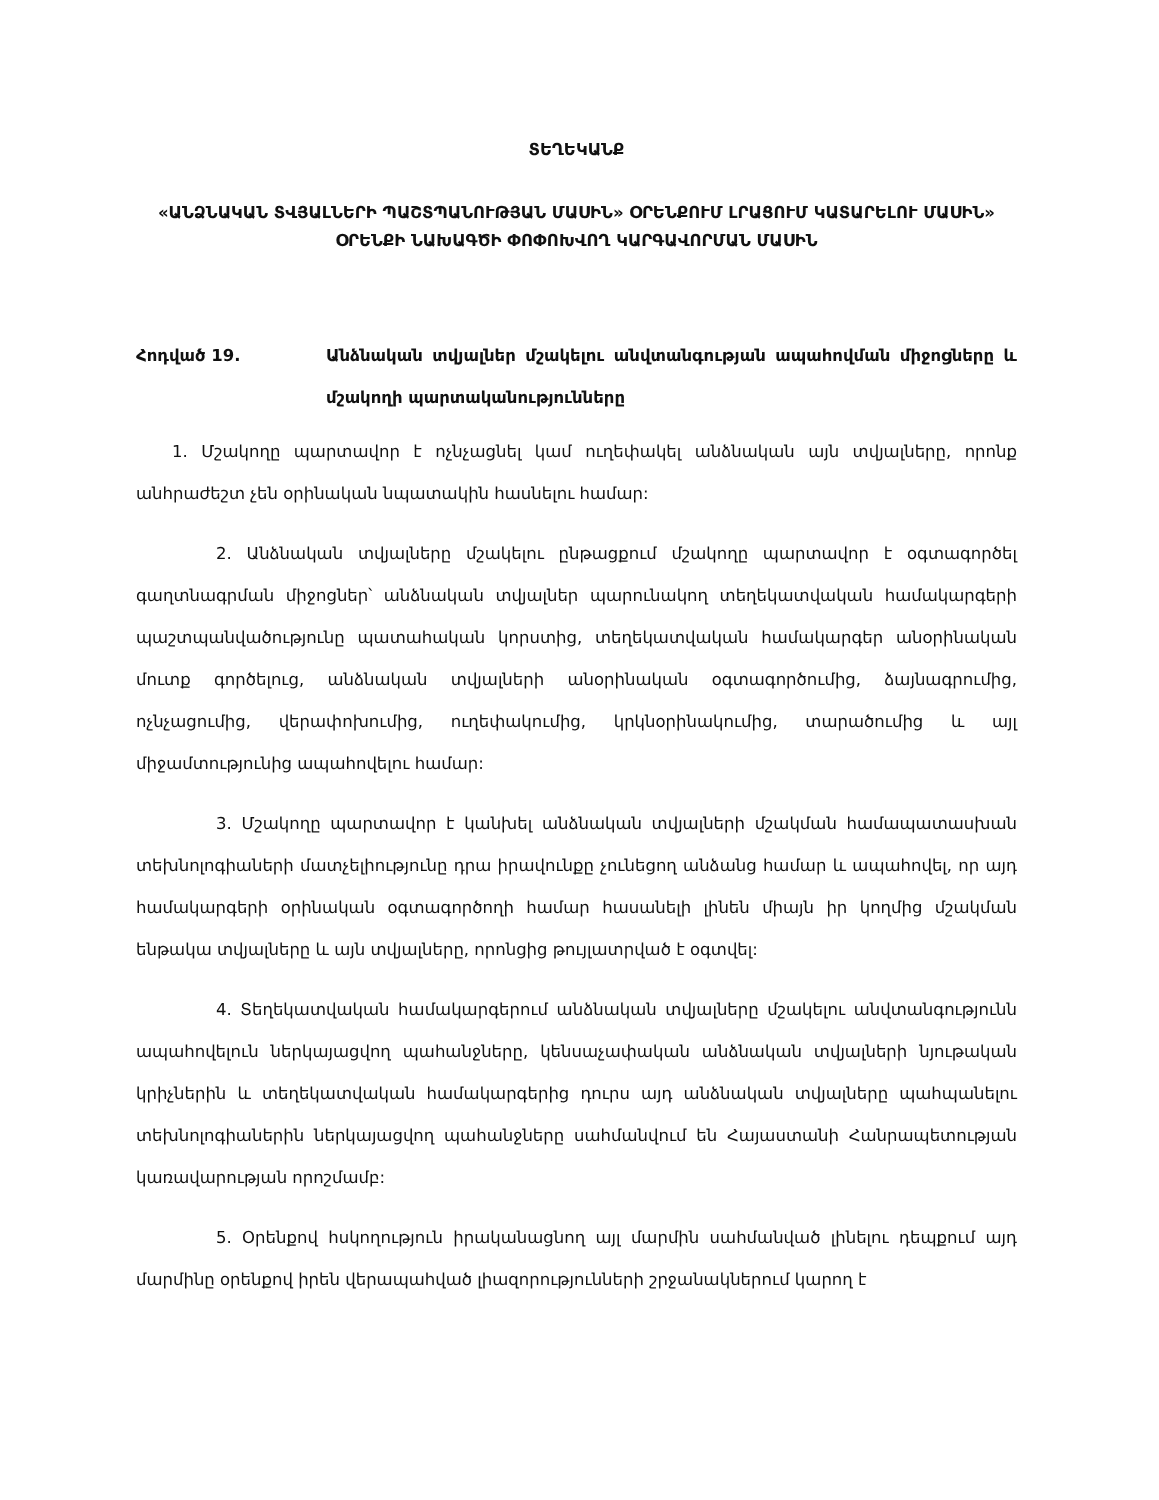ՏԵՂԵԿԱՆՔ
«ԱՆՁՆԱԿԱՆ ՏՎՅԱԼՆԵՐԻ ՊԱՇՏՊԱՆՈՒԹՅԱՆ ՄԱՍԻՆ» ՕՐԵՆՔՈՒՄ ԼՐԱՑՈՒՄ ԿԱՏԱՐԵԼՈՒ ՄԱՍԻՆ» ՕՐԵՆՔԻ ՆԱԽԱԳԾԻ ՓՈՓՈԽՎՈՂ ԿԱՐԳԱՎՈՐՄԱՆ ՄԱՍԻՆ
Հոդված 19. Անձնական տվյալներ մշակելու անվտանգության ապահովման միջոցները և մշակողի պարտականությունները
1. Մշակողը պարտավոր է ոչնչացնել կամ ուղեփակել անձնական այն տվյալները, որոնք անհրաժեշտ չեն օրինական նպատակին հասնելու համար:
2. Անձնական տվյալները մշակելու ընթացքում մշակողը պարտավոր է օգտագործել գաղտնագրման միջոցներ՝ անձնական տվյալներ պարունակող տեղեկատվական համակարգերի պաշտպանվածությունը պատահական կորստից, տեղեկատվական համակարգեր անօրինական մուտք գործելուց, անձնական տվյալների անօրինական օգտագործումից, ձայնագրումից, ոչնչացումից, վերափոխումից, ուղեփակումից, կրկնօրինակումից, տարածումից և այլ միջամտությունից ապահովելու համար:
3. Մշակողը պարտավոր է կանխել անձնական տվյալների մշակման համապատասխան տեխնոլոգիաների մատչելիությունը դրա իրավունքը չունեցող անձանց համար և ապահովել, որ այդ համակարգերի օրինական օգտագործողի համար հասանելի լինեն միայն իր կողմից մշակման ենթակա տվյալները և այն տվյալները, որոնցից թույլատրված է օգտվել:
4. Տեղեկատվական համակարգերում անձնական տվյալները մշակելու անվտանգությունն ապահովելուն ներկայացվող պահանջները, կենսաչափական անձնական տվյալների նյութական կրիչներին և տեղեկատվական համակարգերից դուրս այդ անձնական տվյալները պահպանելու տեխնոլոգիաներին ներկայացվող պահանջները սահմանվում են Հայաստանի Հանրապետության կառավարության որոշմամբ:
5. Օրենքով հսկողություն իրականացնող այլ մարմին սահմանված լինելու դեպքում այդ մարմինը օրենքով իրեն վերապահված լիազորությունների շրջանակներում կարող է